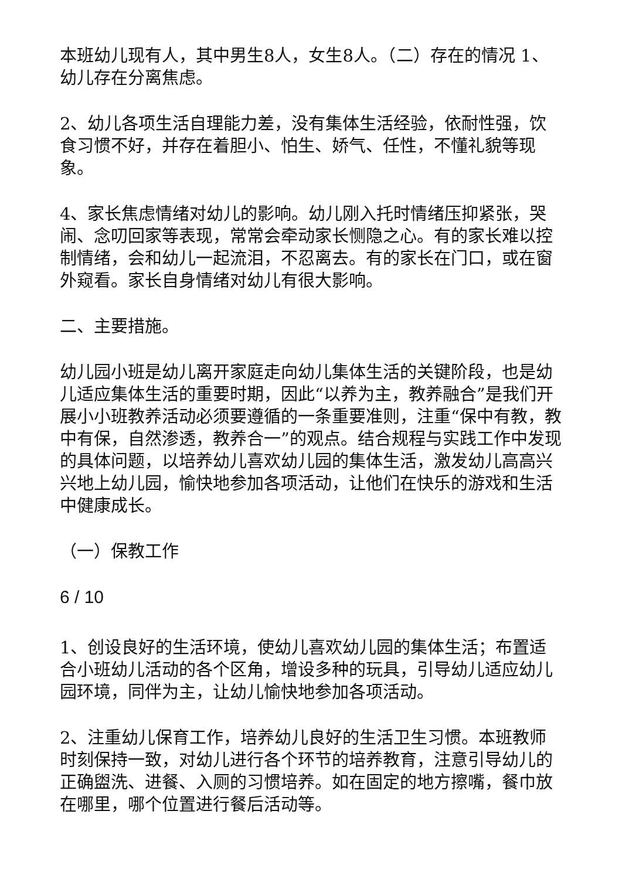本班幼儿现有人，其中男生8人，女生8人。（二）存在的情况 1、幼儿存在分离焦虑。
2、幼儿各项生活自理能力差，没有集体生活经验，依耐性强，饮食习惯不好，并存在着胆小、怕生、娇气、任性，不懂礼貌等现象。
4、家长焦虑情绪对幼儿的影响。幼儿刚入托时情绪压抑紧张，哭闹、念叨回家等表现，常常会牵动家长恻隐之心。有的家长难以控制情绪，会和幼儿一起流泪，不忍离去。有的家长在门口，或在窗外窥看。家长自身情绪对幼儿有很大影响。
二、主要措施。
幼儿园小班是幼儿离开家庭走向幼儿集体生活的关键阶段，也是幼儿适应集体生活的重要时期，因此“以养为主，教养融合”是我们开展小小班教养活动必须要遵循的一条重要准则，注重“保中有教，教中有保，自然渗透，教养合一”的观点。结合规程与实践工作中发现的具体问题，以培养幼儿喜欢幼儿园的集体生活，激发幼儿高高兴兴地上幼儿园，愉快地参加各项活动，让他们在快乐的游戏和生活中健康成长。
（一）保教工作
6 / 10
1、创设良好的生活环境，使幼儿喜欢幼儿园的集体生活；布置适合小班幼儿活动的各个区角，增设多种的玩具，引导幼儿适应幼儿园环境，同伴为主，让幼儿愉快地参加各项活动。
2、注重幼儿保育工作，培养幼儿良好的生活卫生习惯。本班教师时刻保持一致，对幼儿进行各个环节的培养教育，注意引导幼儿的正确盥洗、进餐、入厕的习惯培养。如在固定的地方擦嘴，餐巾放在哪里，哪个位置进行餐后活动等。